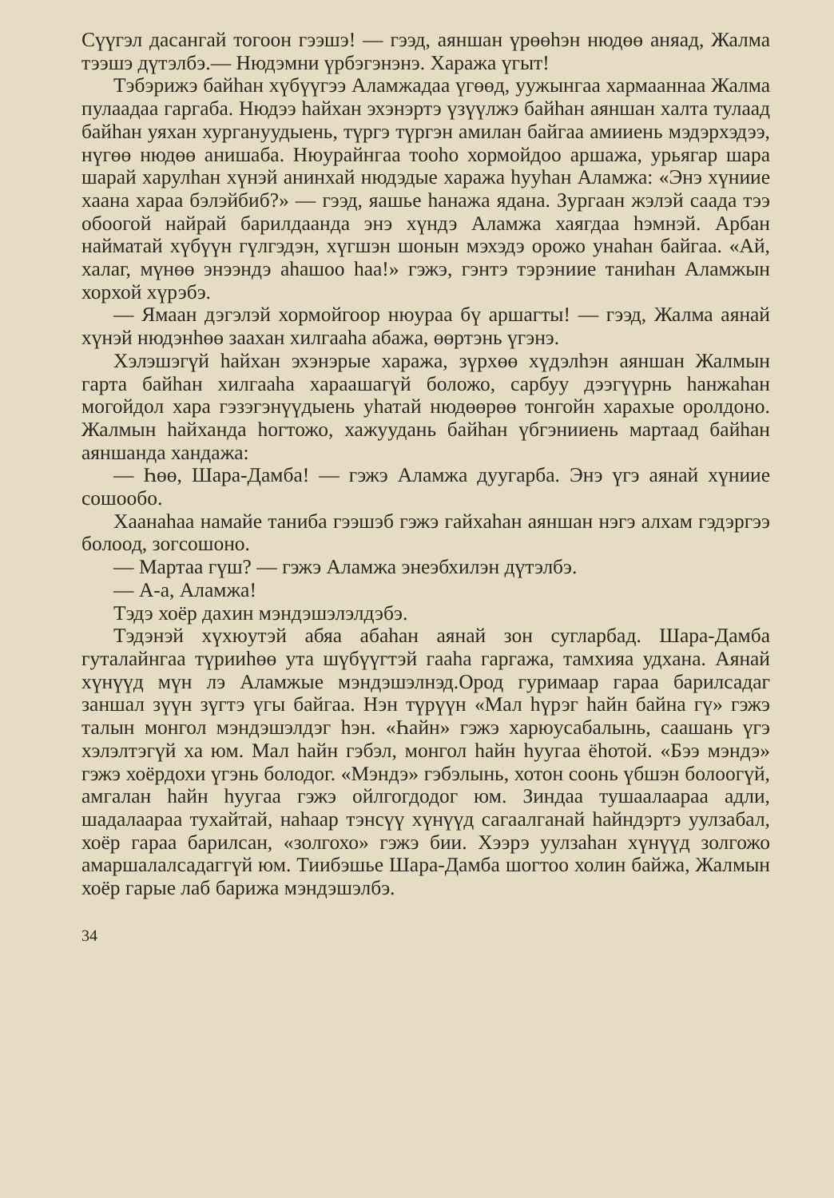Сүүгэл дасангай тогоон гээшэ! — гээд, аяншан үрөөһэн нюдөө аняад, Жалма тээшэ дүтэлбэ.— Нюдэмни үрбэгэнэнэ. Хаража үгыт!
Тэбэрижэ байһан хүбүүгээ Аламжадаа үгөөд, уужынгаа хармааннаа Жалма пулаадаа гаргаба. Нюдээ һайхан эхэнэртэ үзүүлжэ байһан аяншан халта тулаад байһан уяхан хургануудыень, түргэ түргэн амилан байгаа амииень мэдэрхэдээ, нүгөө нюдөө анишаба. Нюурайнгаа тооһо хормойдоо аршажа, урьягар шара шарай харулһан хүнэй анинхай нюдэдые хаража һууһан Аламжа: «Энэ хүниие хаана хараа бэлэйбиб?» — гээд, яашье һанажа ядана. Зургаан жэлэй саада тээ обоогой найрай барилдаанда энэ хүндэ Аламжа хаягдаа һэмнэй. Арбан найматай хүбүүн гүлгэдэн, хүгшэн шонын мэхэдэ орожо унаһан байгаа. «Ай, халаг, мүнөө энээндэ аһашоо һаа!» гэжэ, гэнтэ тэрэниие таниһан Аламжын хорхой хүрэбэ.
— Ямаан дэгэлэй хормойгоор нюураа бү аршагты! — гээд, Жалма аянай хүнэй нюдэнһөө заахан хилгааһа абажа, өөртэнь үгэнэ.
Хэлэшэгүй һайхан эхэнэрые хаража, зүрхөө хүдэлһэн аяншан Жалмын гарта байһан хилгааһа хараашагүй боложо, сарбуу дээгүүрнь һанжаһан могойдол хара гэзэгэнүүдыень уһатай нюдөөрөө тонгойн харахые оролдоно. Жалмын һайханда һогтожо, хажуудань байһан үбгэнииень мартаад байһан аяншанда хандажа:
— Һөө, Шара-Дамба! — гэжэ Аламжа дуугарба. Энэ үгэ аянай хүниие сошообо.
Хаанаһаа намайе таниба гээшэб гэжэ гайхаһан аяншан нэгэ алхам гэдэргээ болоод, зогсошоно.
— Мартаа гүш? — гэжэ Аламжа энеэбхилэн дүтэлбэ.
— А-а, Аламжа!
Тэдэ хоёр дахин мэндэшэлэлдэбэ.
Тэдэнэй хүхюутэй абяа абаһан аянай зон сугларбад. Шара-Дамба гуталайнгаа түрииһөө ута шүбүүгтэй гааһа гаргажа, тамхияа удхана. Аянай хүнүүд мүн лэ Аламжые мэндэшэлнэд.Ород гуримаар гараа барилсадаг заншал зүүн зүгтэ үгы байгаа. Нэн түрүүн «Мал һүрэг һайн байна гү» гэжэ талын монгол мэндэшэлдэг һэн. «Һайн» гэжэ харюусабалынь, саашань үгэ хэлэлтэгүй ха юм. Мал һайн гэбэл, монгол һайн һуугаа ёһотой. «Бээ мэндэ» гэжэ хоёрдохи үгэнь болодог. «Мэндэ» гэбэлынь, хотон соонь үбшэн болоогүй, амгалан һайн һуугаа гэжэ ойлгогдодог юм. Зиндаа тушаалаараа адли, шадалаараа тухайтай, наһаар тэнсүү хүнүүд сагаалганай һайндэртэ уулзабал, хоёр гараа барилсан, «золгохо» гэжэ бии. Хээрэ уулзаһан хүнүүд золгожо амаршалалсадаггүй юм. Тиибэшье Шара-Дамба шогтоо холин байжа, Жалмын хоёр гарые лаб барижа мэндэшэлбэ.
34